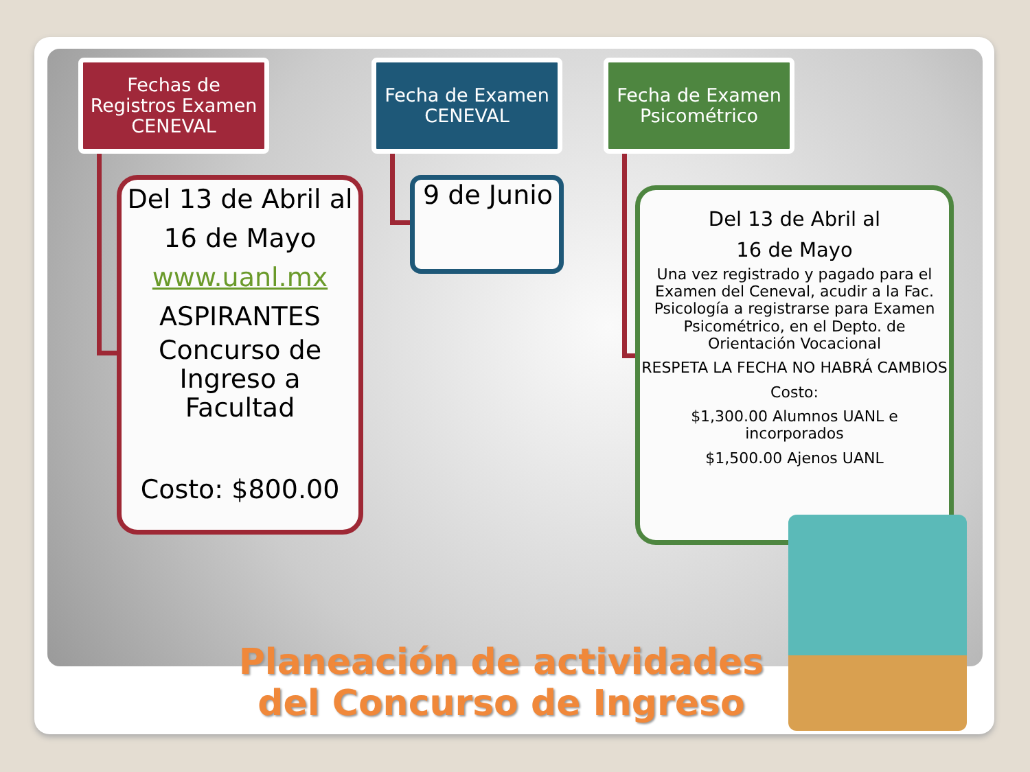Fechas de Registros Examen CENEVAL
Fecha de Examen CENEVAL
Fecha de Examen Psicométrico
Del 13 de Abril al 16 de Mayo
www.uanl.mx
ASPIRANTES
Concurso de Ingreso a Facultad
Costo: $800.00
9 de Junio
Del 13 de Abril al
16 de Mayo
Una vez registrado y pagado para el Examen del Ceneval, acudir a la Fac. Psicología a registrarse para Examen Psicométrico, en el Depto. de Orientación Vocacional
RESPETA LA FECHA NO HABRÁ CAMBIOS
Costo:
$1,300.00 Alumnos UANL e incorporados
$1,500.00 Ajenos UANL
Planeación de actividades del Concurso de Ingreso